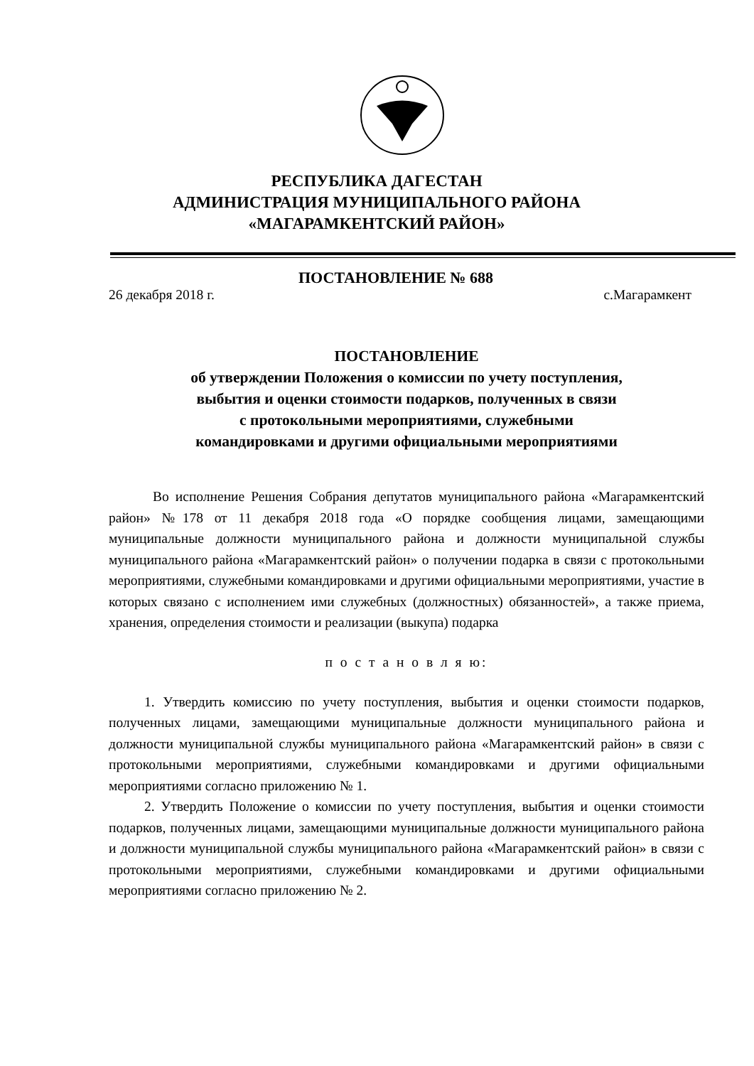РЕСПУБЛИКА ДАГЕСТАН
АДМИНИСТРАЦИЯ МУНИЦИПАЛЬНОГО РАЙОНА
«МАГАРАМКЕНТСКИЙ РАЙОН»
ПОСТАНОВЛЕНИЕ № 688
26 декабря 2018 г. с.Магарамкент
ПОСТАНОВЛЕНИЕ
об утверждении Положения о комиссии по учету поступления,
выбытия и оценки стоимости подарков, полученных в связи
с протокольными мероприятиями, служебными
командировками и другими официальными мероприятиями
Во исполнение Решения Собрания депутатов муниципального района «Магарамкентский район» №178 от 11 декабря 2018 года «О порядке сообщения лицами, замещающими муниципальные должности муниципального района и должности муниципальной службы муниципального района «Магарамкентский район» о получении подарка в связи с протокольными мероприятиями, служебными командировками и другими официальными мероприятиями, участие в которых связано с исполнением ими служебных (должностных) обязанностей», а также приема, хранения, определения стоимости и реализации (выкупа) подарка
п о с т а н о в л я ю:
1. Утвердить комиссию по учету поступления, выбытия и оценки стоимости подарков, полученных лицами, замещающими муниципальные должности муниципального района и должности муниципальной службы муниципального района «Магарамкентский район» в связи с протокольными мероприятиями, служебными командировками и другими официальными мероприятиями согласно приложению № 1.
2. Утвердить Положение о комиссии по учету поступления, выбытия и оценки стоимости подарков, полученных лицами, замещающими муниципальные должности муниципального района и должности муниципальной службы муниципального района «Магарамкентский район» в связи с протокольными мероприятиями, служебными командировками и другими официальными мероприятиями согласно приложению № 2.